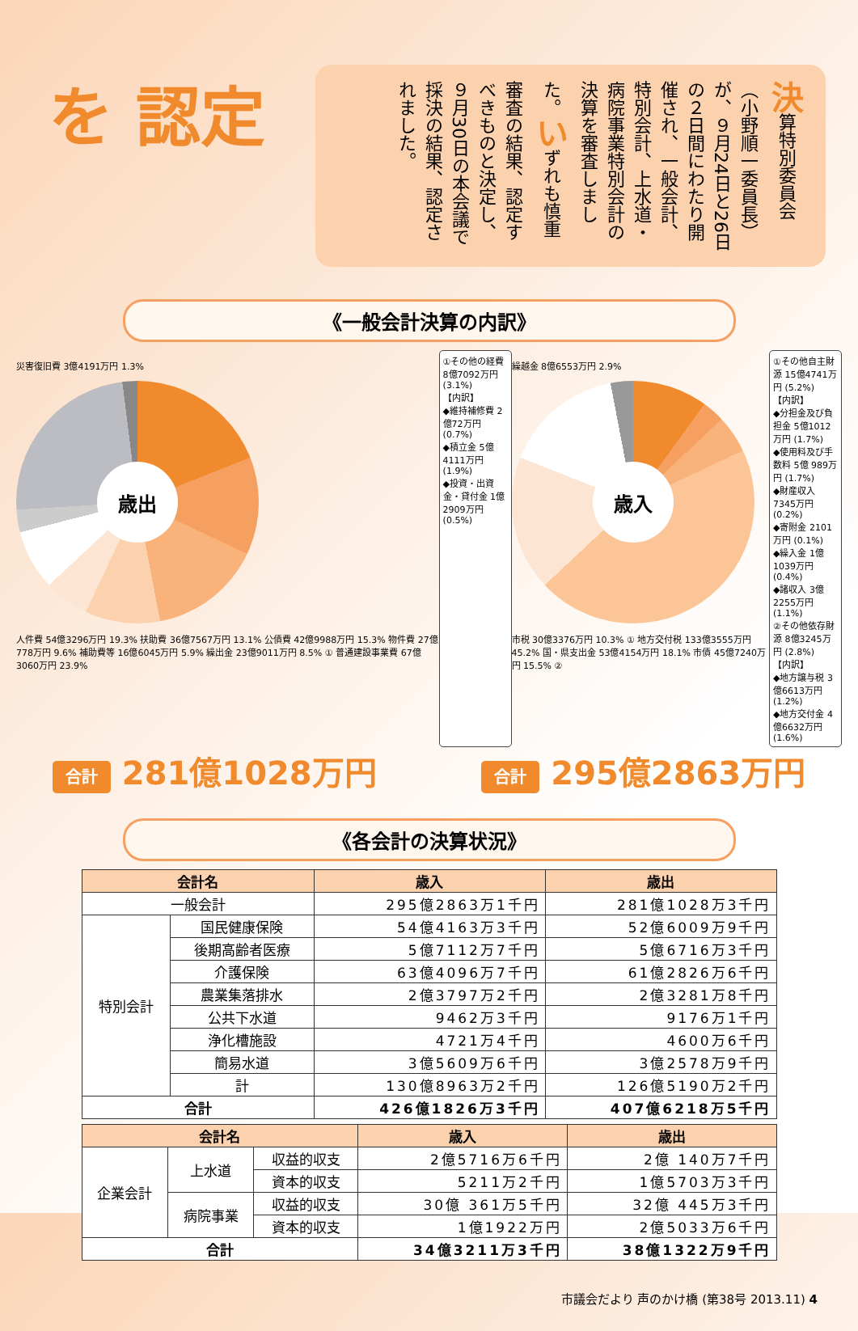を 認定
決算特別委員会（小野順一委員長）が、９月24日と26日の２日間にわたり開催され、一般会計、特別会計、上水道・病院事業特別会計の決算を審査しました。いずれも慎重審査の結果、認定すべきものと決定し、９月30日の本会議で採決の結果、認定されました。
《一般会計決算の内訳》
災害復旧費 3億4191万円 1.3%
歳出
人件費 54億3296万円 19.3% 扶助費 36億7567万円 13.1% 公債費 42億9988万円 15.3% 物件費 27億778万円 9.6% 補助費等 16億6045万円 5.9% 繰出金 23億9011万円 8.5% ① 普通建設事業費 67億3060万円 23.9%
①その他の経費 8億7092万円 (3.1%)
【内訳】
◆維持補修費 2億72万円 (0.7%)
◆積立金 5億4111万円 (1.9%)
◆投資・出資金・貸付金 1億2909万円 (0.5%)
繰越金 8億6553万円 2.9%
歳入
市税 30億3376万円 10.3% ① 地方交付税 133億3555万円 45.2% 国・県支出金 53億4154万円 18.1% 市債 45億7240万円 15.5% ②
①その他自主財源 15億4741万円 (5.2%)
【内訳】
◆分担金及び負担金 5億1012万円 (1.7%)
◆使用料及び手数料 5億 989万円 (1.7%)
◆財産収入 7345万円 (0.2%)
◆寄附金 2101万円 (0.1%)
◆繰入金 1億1039万円 (0.4%)
◆諸収入 3億2255万円 (1.1%)
②その他依存財源 8億3245万円 (2.8%)
【内訳】
◆地方譲与税 3億6613万円 (1.2%)
◆地方交付金 4億6632万円 (1.6%)
合計 281億1028万円
合計 295億2863万円
《各会計の決算状況》
| 会計名 | | 歳入 | 歳出 |
| --- | --- | --- | --- |
| 一般会計 | | 295億2863万1千円 | 281億1028万3千円 |
| 特別会計 | 国民健康保険 | 54億4163万3千円 | 52億6009万9千円 |
| | 後期高齢者医療 | 5億7112万7千円 | 5億6716万3千円 |
| | 介護保険 | 63億4096万7千円 | 61億2826万6千円 |
| | 農業集落排水 | 2億3797万2千円 | 2億3281万8千円 |
| | 公共下水道 | 9462万3千円 | 9176万1千円 |
| | 浄化槽施設 | 4721万4千円 | 4600万6千円 |
| | 簡易水道 | 3億5609万6千円 | 3億2578万9千円 |
| | 計 | 130億8963万2千円 | 126億5190万2千円 |
| 合計 | | 426億1826万3千円 | 407億6218万5千円 |
| 会計名 | | | 歳入 | 歳出 |
| --- | --- | --- | --- | --- |
| 企業会計 | 上水道 | 収益的収支 | 2億5716万6千円 | 2億 140万7千円 |
| | | 資本的収支 | 5211万2千円 | 1億5703万3千円 |
| | 病院事業 | 収益的収支 | 30億 361万5千円 | 32億 445万3千円 |
| | | 資本的収支 | 1億1922万円 | 2億5033万6千円 |
| 合計 | | | 34億3211万3千円 | 38億1322万9千円 |
市議会だより 声のかけ橋 (第38号 2013.11) 4